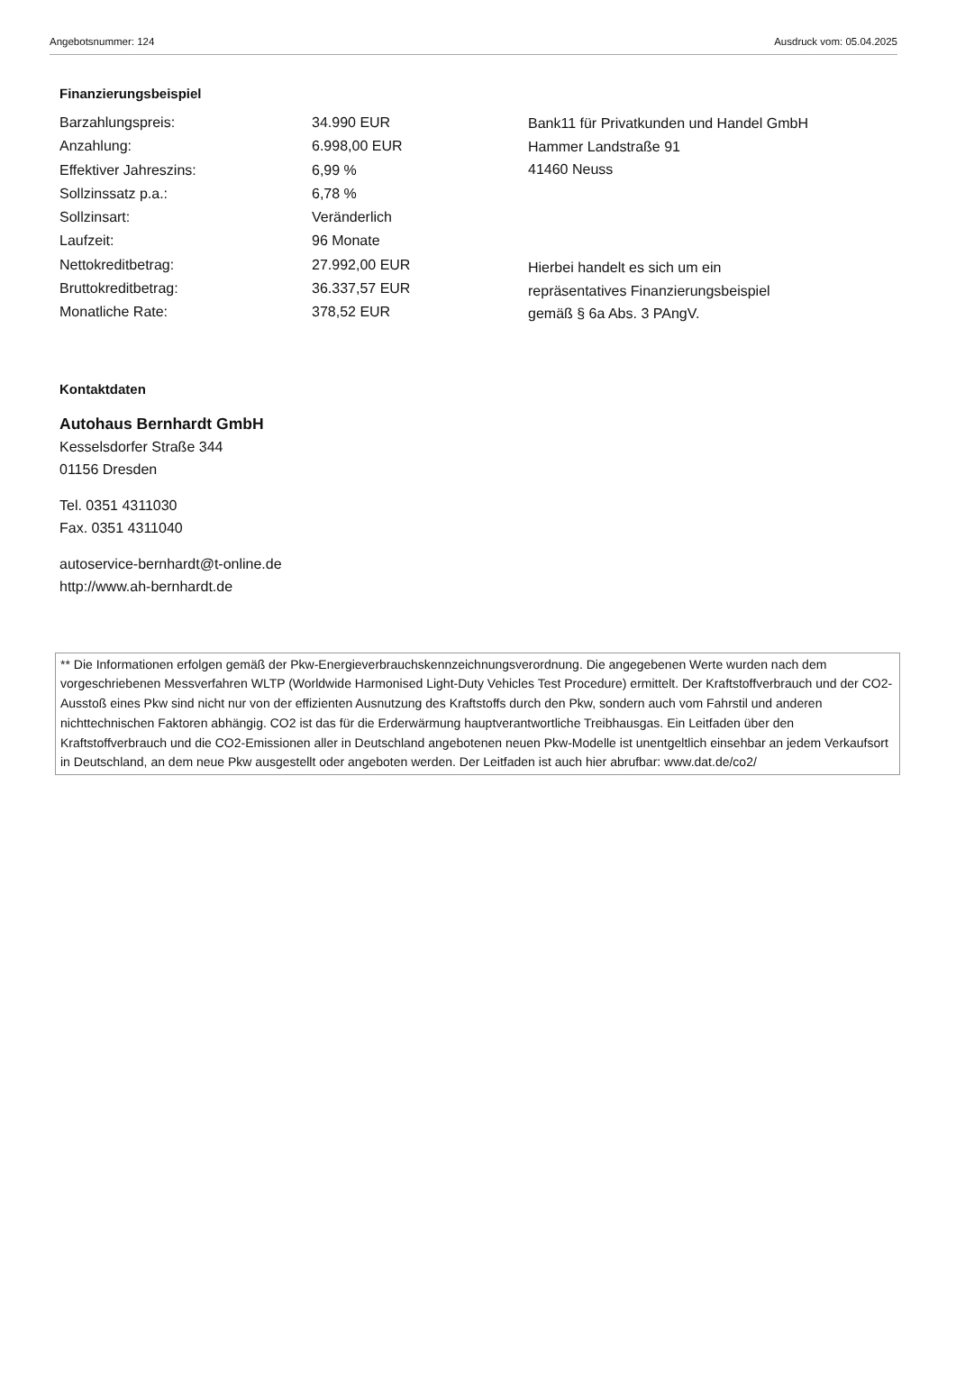Angebotsnummer: 124 Ausdruck vom: 05.04.2025
Finanzierungsbeispiel
| Barzahlungspreis: | 34.990 EUR |
| Anzahlung: | 6.998,00 EUR |
| Effektiver Jahreszins: | 6,99 % |
| Sollzinssatz p.a.: | 6,78 % |
| Sollzinsart: | Veränderlich |
| Laufzeit: | 96 Monate |
| Nettokreditbetrag: | 27.992,00 EUR |
| Bruttokreditbetrag: | 36.337,57 EUR |
| Monatliche Rate: | 378,52 EUR |
Bank11 für Privatkunden und Handel GmbH
Hammer Landstraße 91
41460 Neuss
Hierbei handelt es sich um ein
repräsentatives Finanzierungsbeispiel
gemäß § 6a Abs. 3 PAngV.
Kontaktdaten
Autohaus Bernhardt GmbH
Kesselsdorfer Straße 344
01156 Dresden
Tel. 0351 4311030
Fax. 0351 4311040
autoservice-bernhardt@t-online.de
http://www.ah-bernhardt.de
** Die Informationen erfolgen gemäß der Pkw-Energieverbrauchskennzeichnungsverordnung. Die angegebenen Werte wurden nach dem vorgeschriebenen Messverfahren WLTP (Worldwide Harmonised Light-Duty Vehicles Test Procedure) ermittelt. Der Kraftstoffverbrauch und der CO2-Ausstoß eines Pkw sind nicht nur von der effizienten Ausnutzung des Kraftstoffs durch den Pkw, sondern auch vom Fahrstil und anderen nichttechnischen Faktoren abhängig. CO2 ist das für die Erderwärmung hauptverantwortliche Treibhausgas. Ein Leitfaden über den Kraftstoffverbrauch und die CO2-Emissionen aller in Deutschland angebotenen neuen Pkw-Modelle ist unentgeltlich einsehbar an jedem Verkaufsort in Deutschland, an dem neue Pkw ausgestellt oder angeboten werden. Der Leitfaden ist auch hier abrufbar: www.dat.de/co2/